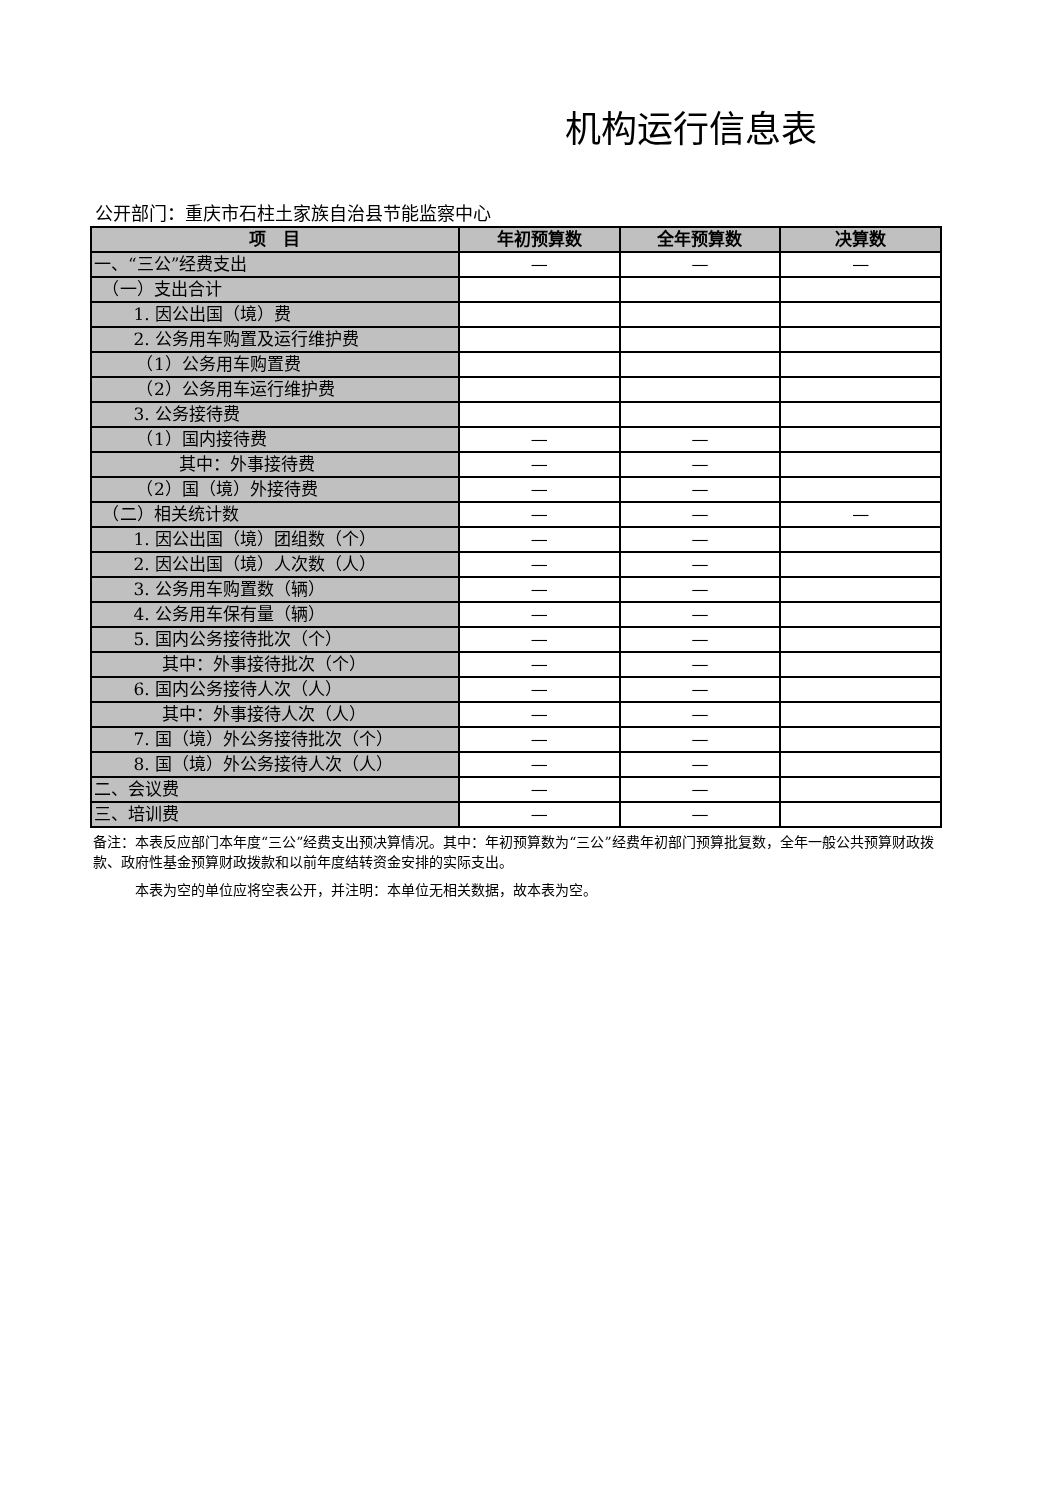机构运行信息表
公开部门：重庆市石柱土家族自治县节能监察中心
| 项 目 | 年初预算数 | 全年预算数 | 决算数 |
| --- | --- | --- | --- |
| 一、“三公”经费支出 | — | — | — |
| （一）支出合计 | | | |
| 1. 因公出国（境）费 | | | |
| 2. 公务用车购置及运行维护费 | | | |
| （1）公务用车购置费 | | | |
| （2）公务用车运行维护费 | | | |
| 3. 公务接待费 | | | |
| （1）国内接待费 | — | — | |
| 其中：外事接待费 | — | — | |
| （2）国（境）外接待费 | — | — | |
| （二）相关统计数 | — | — | — |
| 1. 因公出国（境）团组数（个） | — | — | |
| 2. 因公出国（境）人次数（人） | — | — | |
| 3. 公务用车购置数（辆） | — | — | |
| 4. 公务用车保有量（辆） | — | — | |
| 5. 国内公务接待批次（个） | — | — | |
| 其中：外事接待批次（个） | — | — | |
| 6. 国内公务接待人次（人） | — | — | |
| 其中：外事接待人次（人） | — | — | |
| 7. 国（境）外公务接待批次（个） | — | — | |
| 8. 国（境）外公务接待人次（人） | — | — | |
| 二、会议费 | — | — | |
| 三、培训费 | — | — | |
备注：本表反应部门本年度“三公”经费支出预决算情况。其中：年初预算数为“三公”经费年初部门预算批复数，全年一般公共预算财政拨款、政府性基金预算财政拨款和以前年度结转资金安排的实际支出。
　　　本表为空的单位应将空表公开，并注明：本单位无相关数据，故本表为空。